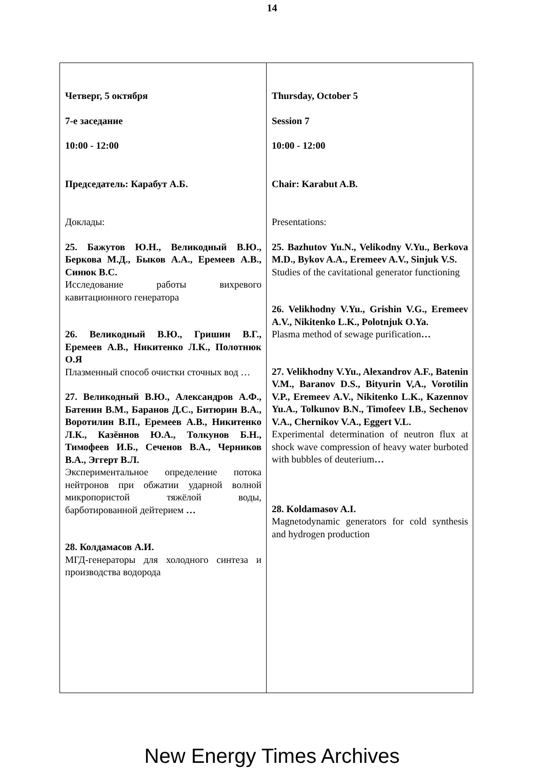14
| Четверг, 5 октября 7-е заседание 10:00 - 12:00 Председатель: Карабут А.Б. Доклады: 25. Бажутов Ю.Н., Великодный В.Ю., Беркова М.Д., Быков А.А., Еремеев А.В., Синюк В.С. Исследование работы вихревого кавитационного генератора 26. Великодный В.Ю., Гришин В.Г., Еремеев А.В., Никитенко Л.К., Полотнюк О.Я Плазменный способ очистки сточных вод … 27. Великодный В.Ю., Александров А.Ф., Батенин В.М., Баранов Д.С., Битюрин В.А., Воротилин В.П., Еремеев А.В., Никитенко Л.К., Казённов Ю.А., Толкунов Б.Н., Тимофеев И.Б., Сеченов В.А., Черников В.А., Эггерт В.Л. Экспериментальное определение потока нейтронов при обжатии ударной волной микропористой тяжёлой воды, барботированной дейтерием … 28. Колдамасов А.И. МГД-генераторы для холодного синтеза и производства водорода | Thursday, October 5 Session 7 10:00 - 12:00 Chair: Karabut A.B. Presentations: 25. Bazhutov Yu.N., Velikodny V.Yu., Berkova M.D., Bykov A.A., Eremeev A.V., Sinjuk V.S. Studies of the cavitational generator functioning 26. Velikhodny V.Yu., Grishin V.G., Eremeev A.V., Nikitenko L.K., Polotnjuk O.Ya. Plasma method of sewage purification … 27. Velikhodny V.Yu., Alexandrov A.F., Batenin V.M., Baranov D.S., Bityurin V,A., Vorotilin V.P., Eremeev A.V., Nikitenko L.K., Kazennov Yu.A., Tolkunov B.N., Timofeev I.B., Sechenov V.A., Chernikov V.A., Eggert V.L. Experimental determination of neutron flux at shock wave compression of heavy water burboted with bubbles of deuterium … 28. Koldamasov A.I. Magnetodynamic generators for cold synthesis and hydrogen production |
New Energy Times Archives